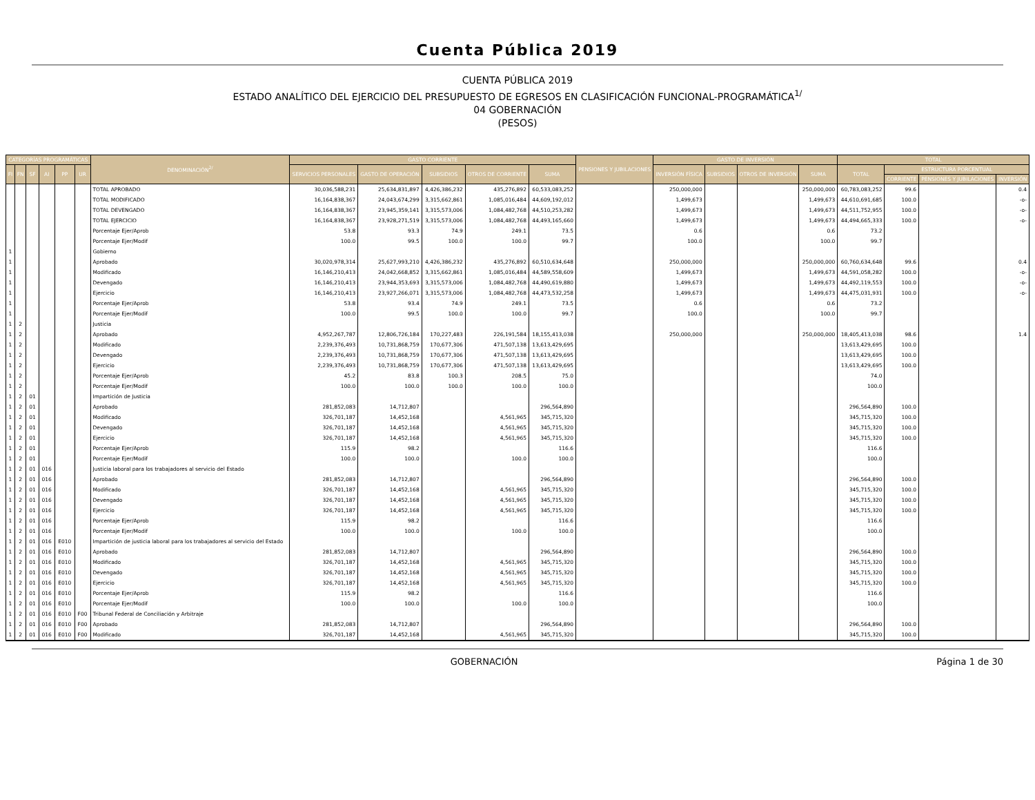Cuenta Pública 2019
CUENTA PÚBLICA 2019
ESTADO ANALÍTICO DEL EJERCICIO DEL PRESUPUESTO DE EGRESOS EN CLASIFICACIÓN FUNCIONAL-PROGRAMÁTICA<sup>1/</sup>
04 GOBERNACIÓN
(PESOS)
| CATEGORÍAS PROGRAMÁTICAS | | | | | | DENOMINACIÓN<sup>2/</sup> | GASTO CORRIENTE | | | | | PENSIONES Y JUBILACIONES | GASTO DE INVERSIÓN | | | | TOTAL | | | |
| --- | --- | --- | --- | --- | --- | --- | --- | --- | --- | --- | --- | --- | --- | --- | --- | --- | --- | --- | --- | --- |
| FI | FN | SF | AI | PP | UR | | SERVICIOS PERSONALES | GASTO DE OPERACIÓN | SUBSIDIOS | OTROS DE CORRIENTE | SUMA | | INVERSIÓN FÍSICA | SUBSIDIOS | OTROS DE INVERSIÓN | SUMA | TOTAL | ESTRUCTURA PORCENTUAL | | |
| | | | | | | | | | | | | | | | | | | CORRIENTE | PENSIONES Y JUBILACIONES | INVERSIÓN |
| | | | | | | TOTAL APROBADO | 30,036,588,231 | 25,634,831,897 | 4,426,386,232 | 435,276,892 | 60,533,083,252 | | 250,000,000 | | | 250,000,000 | 60,783,083,252 | 99.6 | | 0.4 |
| | | | | | | TOTAL MODIFICADO | 16,164,838,367 | 24,043,674,299 | 3,315,662,861 | 1,085,016,484 | 44,609,192,012 | | 1,499,673 | | | 1,499,673 | 44,610,691,685 | 100.0 | | -o- |
| | | | | | | TOTAL DEVENGADO | 16,164,838,367 | 23,945,359,141 | 3,315,573,006 | 1,084,482,768 | 44,510,253,282 | | 1,499,673 | | | 1,499,673 | 44,511,752,955 | 100.0 | | -o- |
| | | | | | | TOTAL EJERCICIO | 16,164,838,367 | 23,928,271,519 | 3,315,573,006 | 1,084,482,768 | 44,493,165,660 | | 1,499,673 | | | 1,499,673 | 44,494,665,333 | 100.0 | | -o- |
| | | | | | | Porcentaje Ejer/Aprob | 53.8 | 93.3 | 74.9 | 249.1 | 73.5 | | 0.6 | | | 0.6 | 73.2 | | | |
| | | | | | | Porcentaje Ejer/Modif | 100.0 | 99.5 | 100.0 | 100.0 | 99.7 | | 100.0 | | | 100.0 | 99.7 | | | |
| 1 | | | | | | Gobierno | | | | | | | | | | | | | | |
| 1 | | | | | | Aprobado | 30,020,978,314 | 25,627,993,210 | 4,426,386,232 | 435,276,892 | 60,510,634,648 | | 250,000,000 | | | 250,000,000 | 60,760,634,648 | 99.6 | | 0.4 |
| 1 | | | | | | Modificado | 16,146,210,413 | 24,042,668,852 | 3,315,662,861 | 1,085,016,484 | 44,589,558,609 | | 1,499,673 | | | 1,499,673 | 44,591,058,282 | 100.0 | | -o- |
| 1 | | | | | | Devengado | 16,146,210,413 | 23,944,353,693 | 3,315,573,006 | 1,084,482,768 | 44,490,619,880 | | 1,499,673 | | | 1,499,673 | 44,492,119,553 | 100.0 | | -o- |
| 1 | | | | | | Ejercicio | 16,146,210,413 | 23,927,266,071 | 3,315,573,006 | 1,084,482,768 | 44,473,532,258 | | 1,499,673 | | | 1,499,673 | 44,475,031,931 | 100.0 | | -o- |
| 1 | | | | | | Porcentaje Ejer/Aprob | 53.8 | 93.4 | 74.9 | 249.1 | 73.5 | | 0.6 | | | 0.6 | 73.2 | | | |
| 1 | | | | | | Porcentaje Ejer/Modif | 100.0 | 99.5 | 100.0 | 100.0 | 99.7 | | 100.0 | | | 100.0 | 99.7 | | | |
| 1 | 2 | | | | | Justicia | | | | | | | | | | | | | | |
| 1 | 2 | | | | | Aprobado | 4,952,267,787 | 12,806,726,184 | 170,227,483 | 226,191,584 | 18,155,413,038 | | 250,000,000 | | | 250,000,000 | 18,405,413,038 | 98.6 | | 1.4 |
| 1 | 2 | | | | | Modificado | 2,239,376,493 | 10,731,868,759 | 170,677,306 | 471,507,138 | 13,613,429,695 | | | | | | 13,613,429,695 | 100.0 | | |
| 1 | 2 | | | | | Devengado | 2,239,376,493 | 10,731,868,759 | 170,677,306 | 471,507,138 | 13,613,429,695 | | | | | | 13,613,429,695 | 100.0 | | |
| 1 | 2 | | | | | Ejercicio | 2,239,376,493 | 10,731,868,759 | 170,677,306 | 471,507,138 | 13,613,429,695 | | | | | | 13,613,429,695 | 100.0 | | |
| 1 | 2 | | | | | Porcentaje Ejer/Aprob | 45.2 | 83.8 | 100.3 | 208.5 | 75.0 | | | | | | 74.0 | | | |
| 1 | 2 | | | | | Porcentaje Ejer/Modif | 100.0 | 100.0 | 100.0 | 100.0 | 100.0 | | | | | | 100.0 | | | |
| 1 | 2 | 01 | | | | Impartición de Justicia | | | | | | | | | | | | | | |
| 1 | 2 | 01 | | | | Aprobado | 281,852,083 | 14,712,807 | | | 296,564,890 | | | | | | 296,564,890 | 100.0 | | |
| 1 | 2 | 01 | | | | Modificado | 326,701,187 | 14,452,168 | | 4,561,965 | 345,715,320 | | | | | | 345,715,320 | 100.0 | | |
| 1 | 2 | 01 | | | | Devengado | 326,701,187 | 14,452,168 | | 4,561,965 | 345,715,320 | | | | | | 345,715,320 | 100.0 | | |
| 1 | 2 | 01 | | | | Ejercicio | 326,701,187 | 14,452,168 | | 4,561,965 | 345,715,320 | | | | | | 345,715,320 | 100.0 | | |
| 1 | 2 | 01 | | | | Porcentaje Ejer/Aprob | 115.9 | 98.2 | | | 116.6 | | | | | | 116.6 | | | |
| 1 | 2 | 01 | | | | Porcentaje Ejer/Modif | 100.0 | 100.0 | | 100.0 | 100.0 | | | | | | 100.0 | | | |
| 1 | 2 | 01 | 016 | | | Justicia laboral para los trabajadores al servicio del Estado | | | | | | | | | | | | | | |
| 1 | 2 | 01 | 016 | | | Aprobado | 281,852,083 | 14,712,807 | | | 296,564,890 | | | | | | 296,564,890 | 100.0 | | |
| 1 | 2 | 01 | 016 | | | Modificado | 326,701,187 | 14,452,168 | | 4,561,965 | 345,715,320 | | | | | | 345,715,320 | 100.0 | | |
| 1 | 2 | 01 | 016 | | | Devengado | 326,701,187 | 14,452,168 | | 4,561,965 | 345,715,320 | | | | | | 345,715,320 | 100.0 | | |
| 1 | 2 | 01 | 016 | | | Ejercicio | 326,701,187 | 14,452,168 | | 4,561,965 | 345,715,320 | | | | | | 345,715,320 | 100.0 | | |
| 1 | 2 | 01 | 016 | | | Porcentaje Ejer/Aprob | 115.9 | 98.2 | | | 116.6 | | | | | | 116.6 | | | |
| 1 | 2 | 01 | 016 | | | Porcentaje Ejer/Modif | 100.0 | 100.0 | | 100.0 | 100.0 | | | | | | 100.0 | | | |
| 1 | 2 | 01 | 016 | E010 | | Impartición de justicia laboral para los trabajadores al servicio del Estado | | | | | | | | | | | | | | |
| 1 | 2 | 01 | 016 | E010 | | Aprobado | 281,852,083 | 14,712,807 | | | 296,564,890 | | | | | | 296,564,890 | 100.0 | | |
| 1 | 2 | 01 | 016 | E010 | | Modificado | 326,701,187 | 14,452,168 | | 4,561,965 | 345,715,320 | | | | | | 345,715,320 | 100.0 | | |
| 1 | 2 | 01 | 016 | E010 | | Devengado | 326,701,187 | 14,452,168 | | 4,561,965 | 345,715,320 | | | | | | 345,715,320 | 100.0 | | |
| 1 | 2 | 01 | 016 | E010 | | Ejercicio | 326,701,187 | 14,452,168 | | 4,561,965 | 345,715,320 | | | | | | 345,715,320 | 100.0 | | |
| 1 | 2 | 01 | 016 | E010 | | Porcentaje Ejer/Aprob | 115.9 | 98.2 | | | 116.6 | | | | | | 116.6 | | | |
| 1 | 2 | 01 | 016 | E010 | | Porcentaje Ejer/Modif | 100.0 | 100.0 | | 100.0 | 100.0 | | | | | | 100.0 | | | |
| 1 | 2 | 01 | 016 | E010 | F00 | Tribunal Federal de Conciliación y Arbitraje | | | | | | | | | | | | | | |
| 1 | 2 | 01 | 016 | E010 | F00 | Aprobado | 281,852,083 | 14,712,807 | | | 296,564,890 | | | | | | 296,564,890 | 100.0 | | |
| 1 | 2 | 01 | 016 | E010 | F00 | Modificado | 326,701,187 | 14,452,168 | | 4,561,965 | 345,715,320 | | | | | | 345,715,320 | 100.0 | | |
GOBERNACIÓN Página 1 de 30